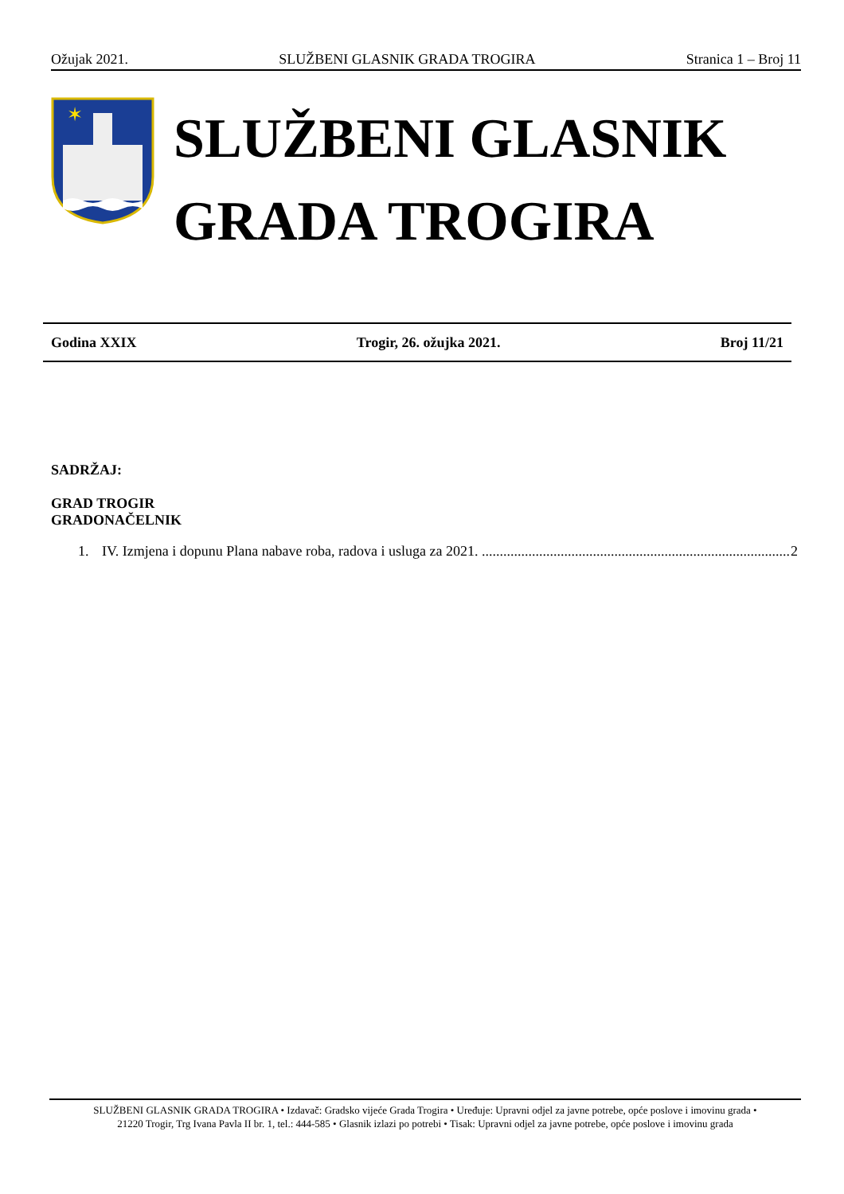Ožujak 2021. SLUŽBENI GLASNIK GRADA TROGIRA Stranica 1 – Broj 11
✶
SLUŽBENI GLASNIK
GRADA TROGIRA
Godina XXIX Trogir, 26. ožujka 2021. Broj 11/21
SADRŽAJ:
GRAD TROGIR
GRADONAČELNIK
1. IV. Izmjena i dopunu Plana nabave roba, radova i usluga za 2021. ...................................................................................... 2
SLUŽBENI GLASNIK GRADA TROGIRA • Izdavač: Gradsko vijeće Grada Trogira • Uređuje: Upravni odjel za javne potrebe, opće poslove i imovinu grada •
21220 Trogir, Trg Ivana Pavla II br. 1, tel.: 444-585 • Glasnik izlazi po potrebi • Tisak: Upravni odjel za javne potrebe, opće poslove i imovinu grada